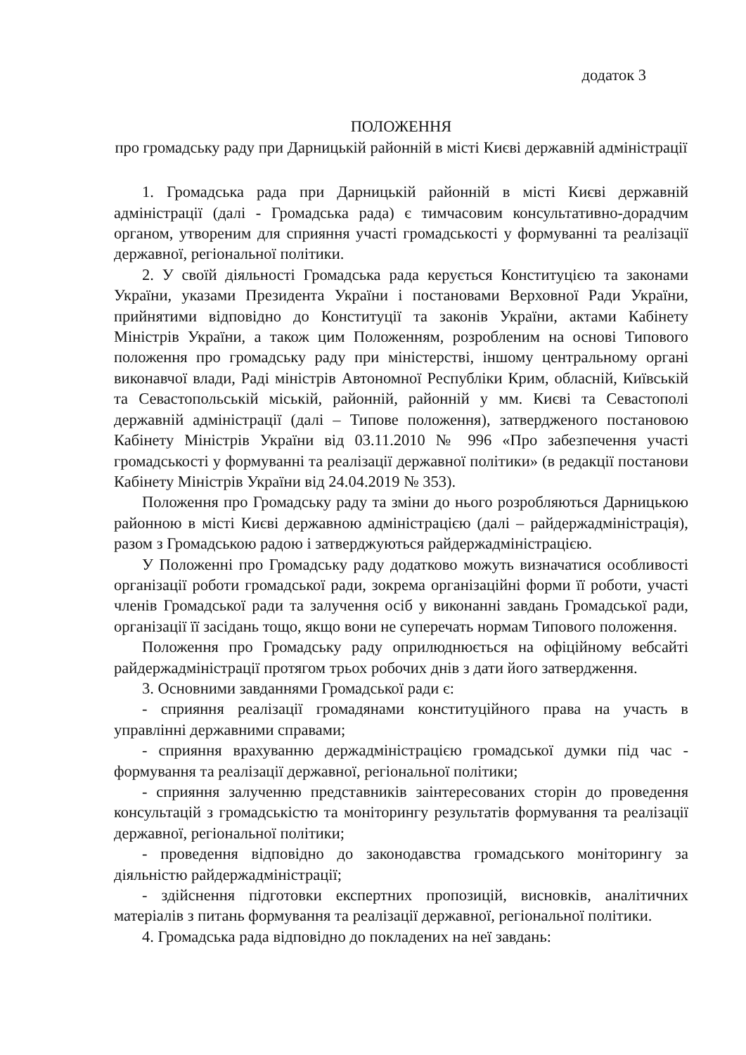додаток 3
ПОЛОЖЕННЯ
про громадську раду при Дарницькій районній в місті Києві державній адміністрації
1. Громадська рада при Дарницькій районній в місті Києві державній адміністрації (далі - Громадська рада) є тимчасовим консультативно-дорадчим органом, утвореним для сприяння участі громадськості у формуванні та реалізації державної, регіональної політики.
2. У своїй діяльності Громадська рада керується Конституцією та законами України, указами Президента України і постановами Верховної Ради України, прийнятими відповідно до Конституції та законів України, актами Кабінету Міністрів України, а також цим Положенням, розробленим на основі Типового положення про громадську раду при міністерстві, іншому центральному органі виконавчої влади, Раді міністрів Автономної Республіки Крим, обласній, Київській та Севастопольській міській, районній, районній у мм. Києві та Севастополі державній адміністрації (далі – Типове положення), затвердженого постановою Кабінету Міністрів України від 03.11.2010 № 996 «Про забезпечення участі громадськості у формуванні та реалізації державної політики» (в редакції постанови Кабінету Міністрів України від 24.04.2019 № 353).
Положення про Громадську раду та зміни до нього розробляються Дарницькою районною в місті Києві державною адміністрацією (далі – райдержадміністрація), разом з Громадською радою і затверджуються райдержадміністрацією.
У Положенні про Громадську раду додатково можуть визначатися особливості організації роботи громадської ради, зокрема організаційні форми її роботи, участі членів Громадської ради та залучення осіб у виконанні завдань Громадської ради, організації її засідань тощо, якщо вони не суперечать нормам Типового положення.
Положення про Громадську раду оприлюднюється на офіційному вебсайті райдержадміністрації протягом трьох робочих днів з дати його затвердження.
3. Основними завданнями Громадської ради є:
- сприяння реалізації громадянами конституційного права на участь в управлінні державними справами;
- сприяння врахуванню держадміністрацією громадської думки під час - формування та реалізації державної, регіональної політики;
- сприяння залученню представників заінтересованих сторін до проведення консультацій з громадськістю та моніторингу результатів формування та реалізації державної, регіональної політики;
- проведення відповідно до законодавства громадського моніторингу за діяльністю райдержадміністрації;
- здійснення підготовки експертних пропозицій, висновків, аналітичних матеріалів з питань формування та реалізації державної, регіональної політики.
4. Громадська рада відповідно до покладених на неї завдань: